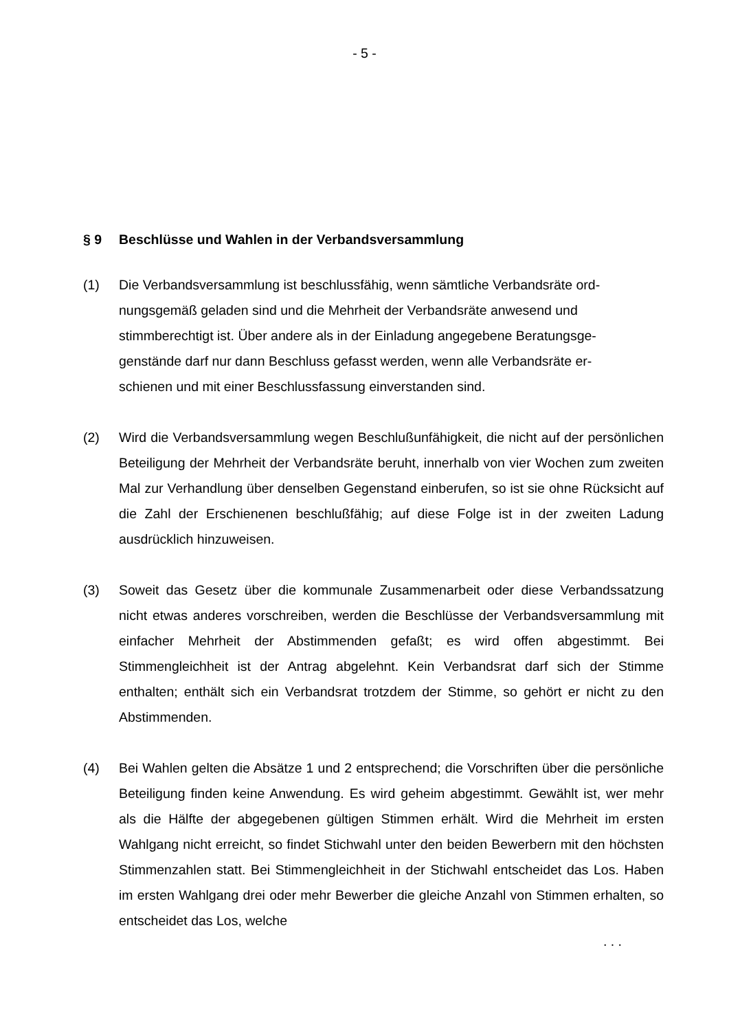- 5 -
§ 9 Beschlüsse und Wahlen in der Verbandsversammlung
(1) Die Verbandsversammlung ist beschlussfähig, wenn sämtliche Verbandsräte ord-
nungsgemäß geladen sind und die Mehrheit der Verbandsräte anwesend und
stimmberechtigt ist. Über andere als in der Einladung angegebene Beratungsge-
genstände darf nur dann Beschluss gefasst werden, wenn alle Verbandsräte er-
schienen und mit einer Beschlussfassung einverstanden sind.
(2) Wird die Verbandsversammlung wegen Beschlußunfähigkeit, die nicht auf der persönlichen Beteiligung der Mehrheit der Verbandsräte beruht, innerhalb von vier Wochen zum zweiten Mal zur Verhandlung über denselben Gegenstand einberufen, so ist sie ohne Rücksicht auf die Zahl der Erschienenen beschlußfähig; auf diese Folge ist in der zweiten Ladung ausdrücklich hinzuweisen.
(3) Soweit das Gesetz über die kommunale Zusammenarbeit oder diese Verbandssatzung nicht etwas anderes vorschreiben, werden die Beschlüsse der Verbandsversammlung mit einfacher Mehrheit der Abstimmenden gefaßt; es wird offen abgestimmt. Bei Stimmengleichheit ist der Antrag abgelehnt. Kein Verbandsrat darf sich der Stimme enthalten; enthält sich ein Verbandsrat trotzdem der Stimme, so gehört er nicht zu den Abstimmenden.
(4) Bei Wahlen gelten die Absätze 1 und 2 entsprechend; die Vorschriften über die persönliche Beteiligung finden keine Anwendung. Es wird geheim abgestimmt. Gewählt ist, wer mehr als die Hälfte der abgegebenen gültigen Stimmen erhält. Wird die Mehrheit im ersten Wahlgang nicht erreicht, so findet Stichwahl unter den beiden Bewerbern mit den höchsten Stimmenzahlen statt. Bei Stimmengleichheit in der Stichwahl entscheidet das Los. Haben im ersten Wahlgang drei oder mehr Bewerber die gleiche Anzahl von Stimmen erhalten, so entscheidet das Los, welche
. . .